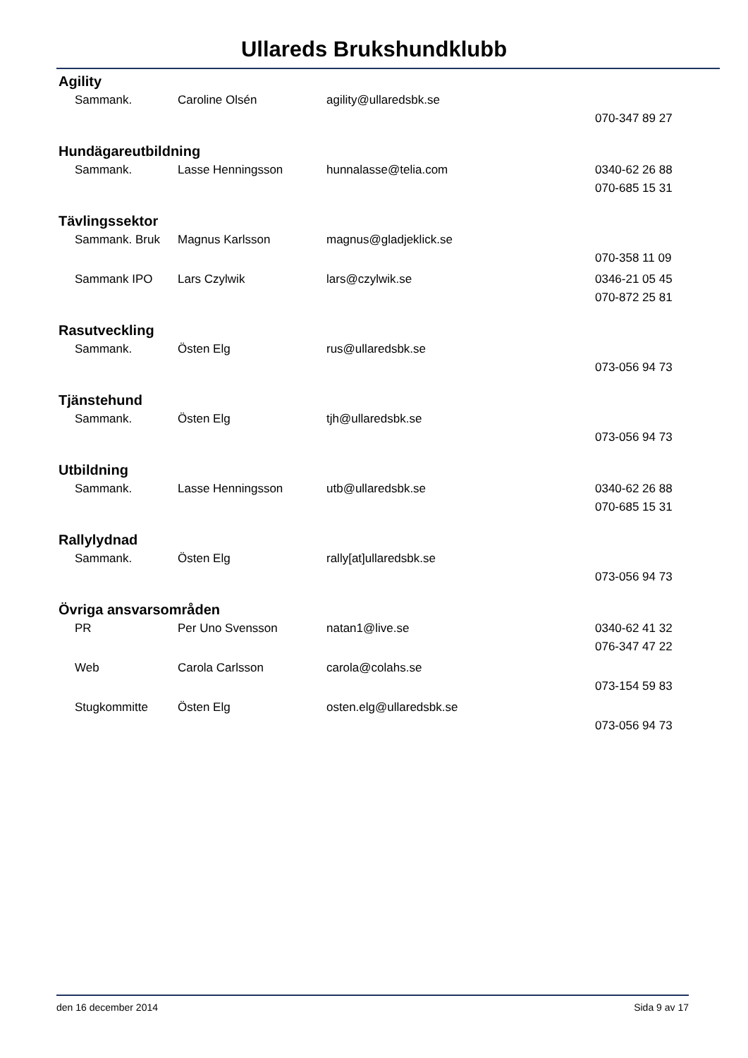Ullareds Brukshundklubb
Agility
| Sammank. | Caroline Olsén | agility@ullaredsbk.se | |
| | | | 070-347 89 27 |
Hundägareutbildning
| Sammank. | Lasse Henningsson | hunnalasse@telia.com | 0340-62 26 88 |
| | | | 070-685 15 31 |
Tävlingssektor
| Sammank. Bruk | Magnus Karlsson | magnus@gladjeklick.se | |
| | | | 070-358 11 09 |
| Sammank IPO | Lars Czylwik | lars@czylwik.se | 0346-21 05 45 |
| | | | 070-872 25 81 |
Rasutveckling
| Sammank. | Östen Elg | rus@ullaredsbk.se | |
| | | | 073-056 94 73 |
Tjänstehund
| Sammank. | Östen Elg | tjh@ullaredsbk.se | |
| | | | 073-056 94 73 |
Utbildning
| Sammank. | Lasse Henningsson | utb@ullaredsbk.se | 0340-62 26 88 |
| | | | 070-685 15 31 |
Rallylydnad
| Sammank. | Östen Elg | rally[at]ullaredsbk.se | |
| | | | 073-056 94 73 |
Övriga ansvarsområden
| PR | Per Uno Svensson | natan1@live.se | 0340-62 41 32 |
| | | | 076-347 47 22 |
| Web | Carola Carlsson | carola@colahs.se | |
| | | | 073-154 59 83 |
| Stugkommitte | Östen Elg | osten.elg@ullaredsbk.se | |
| | | | 073-056 94 73 |
den 16 december 2014 Sida 9 av 17